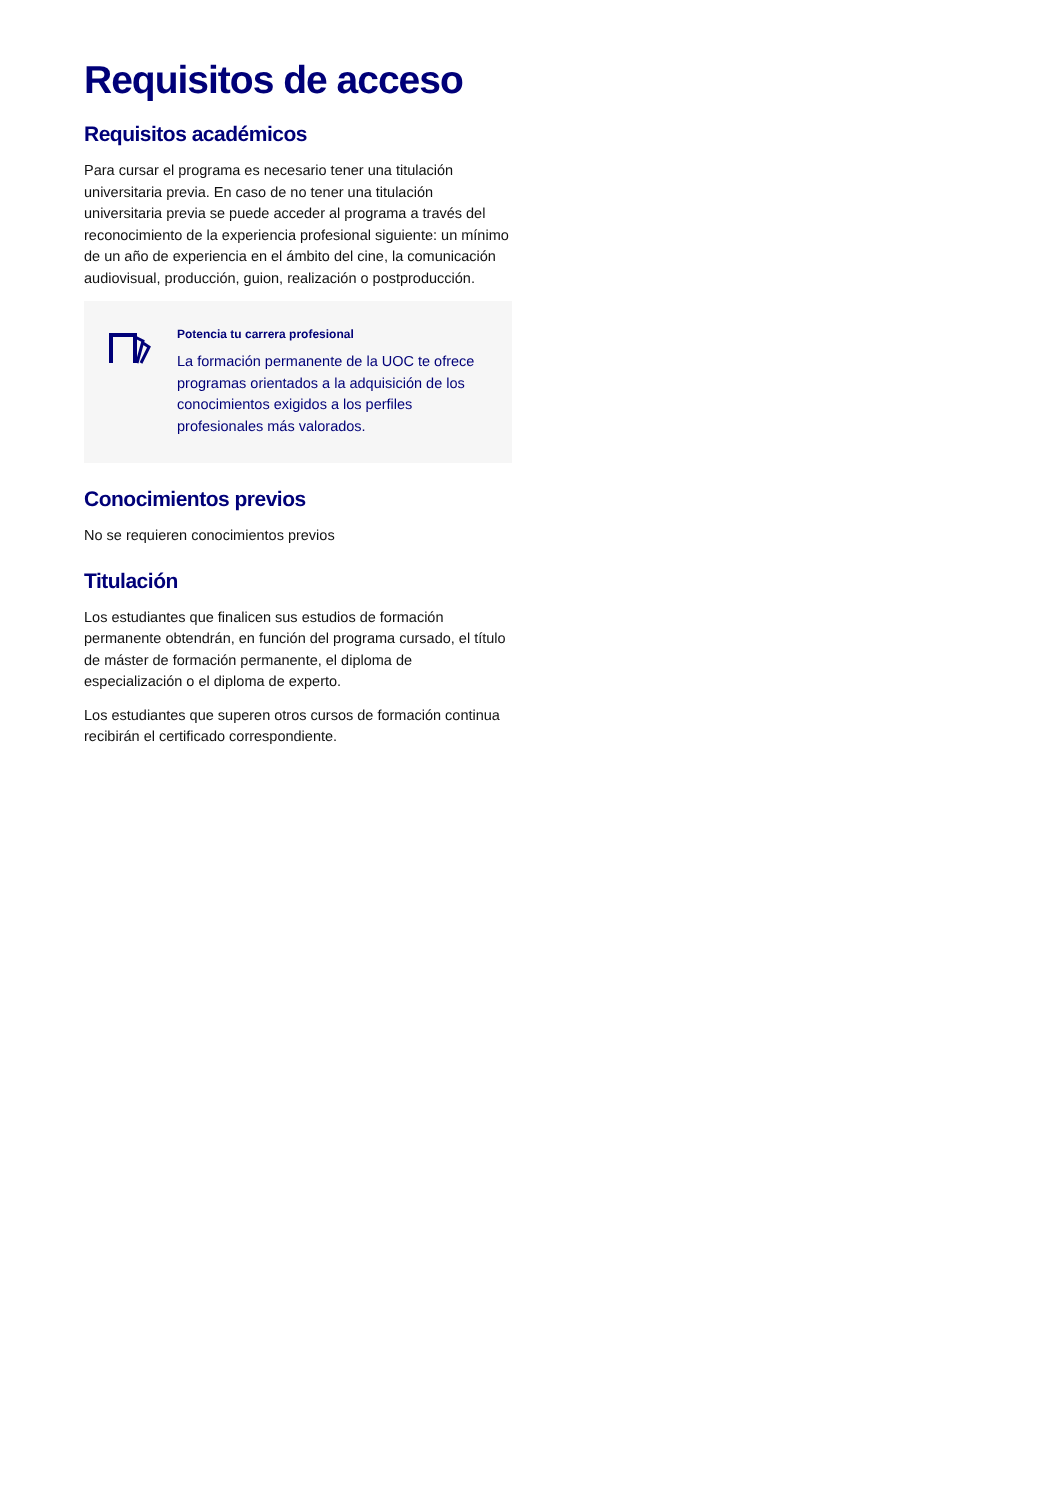Requisitos de acceso
Requisitos académicos
Para cursar el programa es necesario tener una titulación universitaria previa. En caso de no tener una titulación universitaria previa se puede acceder al programa a través del reconocimiento de la experiencia profesional siguiente: un mínimo de un año de experiencia en el ámbito del cine, la comunicación audiovisual, producción, guion, realización o postproducción.
Potencia tu carrera profesional
La formación permanente de la UOC te ofrece programas orientados a la adquisición de los conocimientos exigidos a los perfiles profesionales más valorados.
Conocimientos previos
No se requieren conocimientos previos
Titulación
Los estudiantes que finalicen sus estudios de formación permanente obtendrán, en función del programa cursado, el título de máster de formación permanente, el diploma de especialización o el diploma de experto.
Los estudiantes que superen otros cursos de formación continua recibirán el certificado correspondiente.